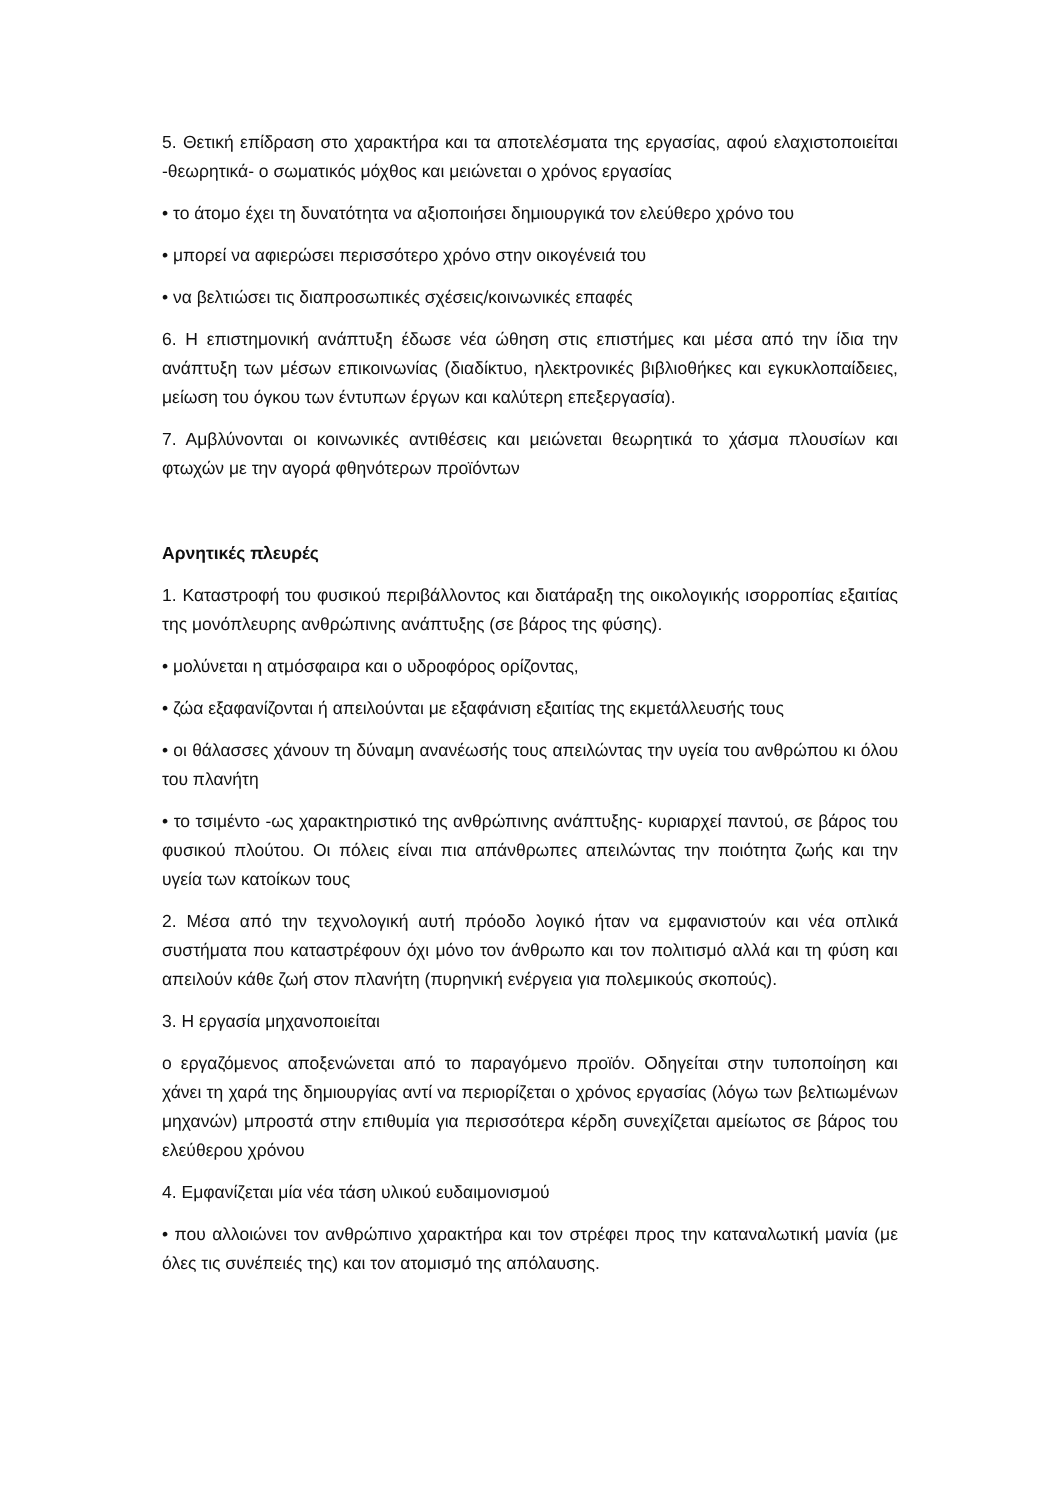5. Θετική επίδραση στο χαρακτήρα και τα αποτελέσματα της εργασίας, αφού ελαχιστοποιείται -θεωρητικά- ο σωματικός μόχθος και μειώνεται ο χρόνος εργασίας
• το άτομο έχει τη δυνατότητα να αξιοποιήσει δημιουργικά τον ελεύθερο χρόνο του
• μπορεί να αφιερώσει περισσότερο χρόνο στην οικογένειά του
• να βελτιώσει τις διαπροσωπικές σχέσεις/κοινωνικές επαφές
6. Η επιστημονική ανάπτυξη έδωσε νέα ώθηση στις επιστήμες και μέσα από την ίδια την ανάπτυξη των μέσων επικοινωνίας (διαδίκτυο, ηλεκτρονικές βιβλιοθήκες και εγκυκλοπαίδειες, μείωση του όγκου των έντυπων έργων και καλύτερη επεξεργασία).
7. Αμβλύνονται οι κοινωνικές αντιθέσεις και μειώνεται θεωρητικά το χάσμα πλουσίων και φτωχών με την αγορά φθηνότερων προϊόντων
Αρνητικές πλευρές
1. Καταστροφή του φυσικού περιβάλλοντος και διατάραξη της οικολογικής ισορροπίας εξαιτίας της μονόπλευρης ανθρώπινης ανάπτυξης (σε βάρος της φύσης).
• μολύνεται η ατμόσφαιρα και ο υδροφόρος ορίζοντας,
• ζώα εξαφανίζονται ή απειλούνται με εξαφάνιση εξαιτίας της εκμετάλλευσής τους
• οι θάλασσες χάνουν τη δύναμη ανανέωσής τους απειλώντας την υγεία του ανθρώπου κι όλου του πλανήτη
• το τσιμέντο -ως χαρακτηριστικό της ανθρώπινης ανάπτυξης- κυριαρχεί παντού, σε βάρος του φυσικού πλούτου. Οι πόλεις είναι πια απάνθρωπες απειλώντας την ποιότητα ζωής και την υγεία των κατοίκων τους
2. Μέσα από την τεχνολογική αυτή πρόοδο λογικό ήταν να εμφανιστούν και νέα οπλικά συστήματα που καταστρέφουν όχι μόνο τον άνθρωπο και τον πολιτισμό αλλά και τη φύση και απειλούν κάθε ζωή στον πλανήτη (πυρηνική ενέργεια για πολεμικούς σκοπούς).
3. Η εργασία μηχανοποιείται
ο εργαζόμενος αποξενώνεται από το παραγόμενο προϊόν. Οδηγείται στην τυποποίηση και χάνει τη χαρά της δημιουργίας αντί να περιορίζεται ο χρόνος εργασίας (λόγω των βελτιωμένων μηχανών) μπροστά στην επιθυμία για περισσότερα κέρδη συνεχίζεται αμείωτος σε βάρος του ελεύθερου χρόνου
4. Εμφανίζεται μία νέα τάση υλικού ευδαιμονισμού
• που αλλοιώνει τον ανθρώπινο χαρακτήρα και τον στρέφει προς την καταναλωτική μανία (με όλες τις συνέπειές της) και τον ατομισμό της απόλαυσης.